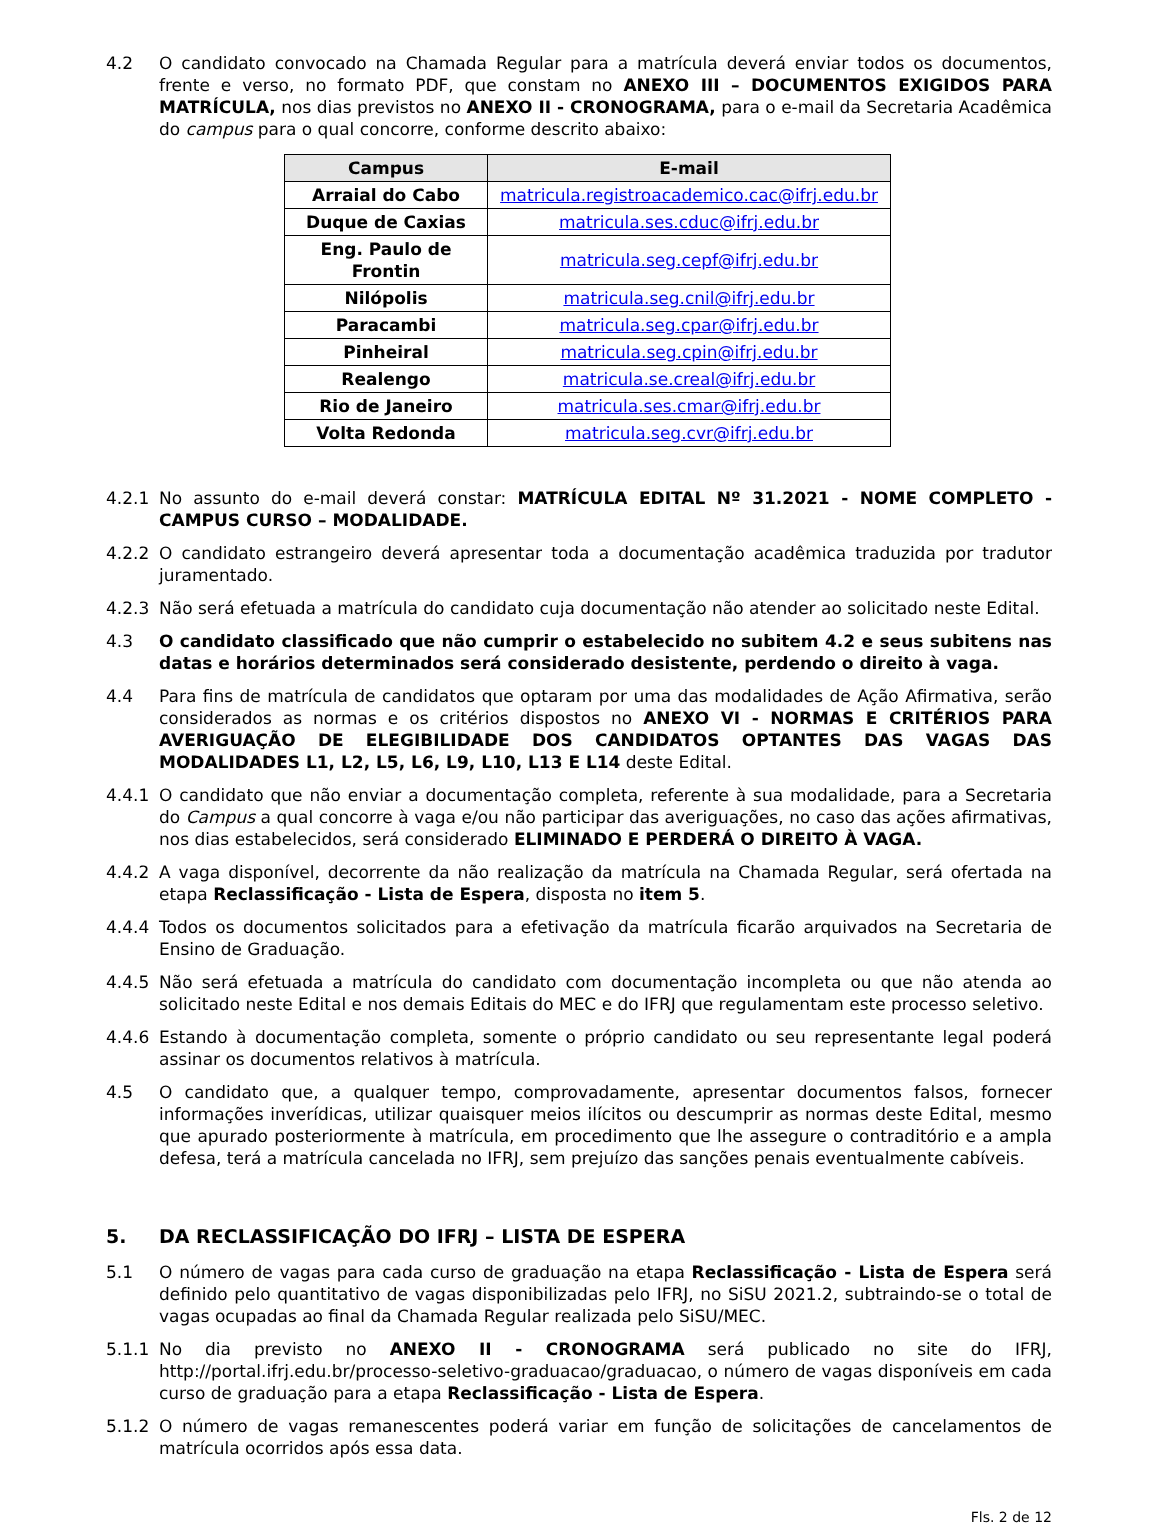4.2 O candidato convocado na Chamada Regular para a matrícula deverá enviar todos os documentos, frente e verso, no formato PDF, que constam no ANEXO III – DOCUMENTOS EXIGIDOS PARA MATRÍCULA, nos dias previstos no ANEXO II - CRONOGRAMA, para o e-mail da Secretaria Acadêmica do campus para o qual concorre, conforme descrito abaixo:
| Campus | E-mail |
| --- | --- |
| Arraial do Cabo | matricula.registroacademico.cac@ifrj.edu.br |
| Duque de Caxias | matricula.ses.cduc@ifrj.edu.br |
| Eng. Paulo de Frontin | matricula.seg.cepf@ifrj.edu.br |
| Nilópolis | matricula.seg.cnil@ifrj.edu.br |
| Paracambi | matricula.seg.cpar@ifrj.edu.br |
| Pinheiral | matricula.seg.cpin@ifrj.edu.br |
| Realengo | matricula.se.creal@ifrj.edu.br |
| Rio de Janeiro | matricula.ses.cmar@ifrj.edu.br |
| Volta Redonda | matricula.seg.cvr@ifrj.edu.br |
4.2.1 No assunto do e-mail deverá constar: MATRÍCULA EDITAL Nº 31.2021 - NOME COMPLETO - CAMPUS CURSO – MODALIDADE.
4.2.2 O candidato estrangeiro deverá apresentar toda a documentação acadêmica traduzida por tradutor juramentado.
4.2.3 Não será efetuada a matrícula do candidato cuja documentação não atender ao solicitado neste Edital.
4.3 O candidato classificado que não cumprir o estabelecido no subitem 4.2 e seus subitens nas datas e horários determinados será considerado desistente, perdendo o direito à vaga.
4.4 Para fins de matrícula de candidatos que optaram por uma das modalidades de Ação Afirmativa, serão considerados as normas e os critérios dispostos no ANEXO VI - NORMAS E CRITÉRIOS PARA AVERIGUAÇÃO DE ELEGIBILIDADE DOS CANDIDATOS OPTANTES DAS VAGAS DAS MODALIDADES L1, L2, L5, L6, L9, L10, L13 E L14 deste Edital.
4.4.1 O candidato que não enviar a documentação completa, referente à sua modalidade, para a Secretaria do Campus a qual concorre à vaga e/ou não participar das averiguações, no caso das ações afirmativas, nos dias estabelecidos, será considerado ELIMINADO E PERDERÁ O DIREITO À VAGA.
4.4.2 A vaga disponível, decorrente da não realização da matrícula na Chamada Regular, será ofertada na etapa Reclassificação - Lista de Espera, disposta no item 5.
4.4.4 Todos os documentos solicitados para a efetivação da matrícula ficarão arquivados na Secretaria de Ensino de Graduação.
4.4.5 Não será efetuada a matrícula do candidato com documentação incompleta ou que não atenda ao solicitado neste Edital e nos demais Editais do MEC e do IFRJ que regulamentam este processo seletivo.
4.4.6 Estando à documentação completa, somente o próprio candidato ou seu representante legal poderá assinar os documentos relativos à matrícula.
4.5 O candidato que, a qualquer tempo, comprovadamente, apresentar documentos falsos, fornecer informações inverídicas, utilizar quaisquer meios ilícitos ou descumprir as normas deste Edital, mesmo que apurado posteriormente à matrícula, em procedimento que lhe assegure o contraditório e a ampla defesa, terá a matrícula cancelada no IFRJ, sem prejuízo das sanções penais eventualmente cabíveis.
5. DA RECLASSIFICAÇÃO DO IFRJ – LISTA DE ESPERA
5.1 O número de vagas para cada curso de graduação na etapa Reclassificação - Lista de Espera será definido pelo quantitativo de vagas disponibilizadas pelo IFRJ, no SiSU 2021.2, subtraindo-se o total de vagas ocupadas ao final da Chamada Regular realizada pelo SiSU/MEC.
5.1.1 No dia previsto no ANEXO II - CRONOGRAMA será publicado no site do IFRJ, http://portal.ifrj.edu.br/processo-seletivo-graduacao/graduacao, o número de vagas disponíveis em cada curso de graduação para a etapa Reclassificação - Lista de Espera.
5.1.2 O número de vagas remanescentes poderá variar em função de solicitações de cancelamentos de matrícula ocorridos após essa data.
Fls. 2 de 12